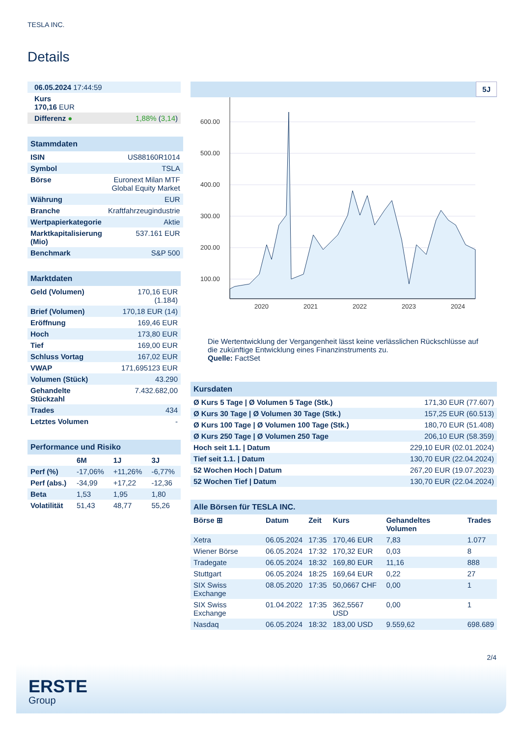TESLA INC.
Details
| 06.05.2024 17:44:59 |
| Kurs 170,16 EUR |
| Differenz ● 1,88% ( 3,14 ) |
| Stammdaten | |
| ISIN | US88160R1014 |
| Symbol | TSLA |
| Börse | Euronext Milan MTF Global Equity Market |
| Währung | EUR |
| Branche | Kraftfahrzeugindustrie |
| Wertpapierkategorie | Aktie |
| Marktkapitalisierung (Mio) | 537.161 EUR |
| Benchmark | S&P 500 |
| Marktdaten | |
| Geld (Volumen) | 170,16 EUR (1.184) |
| Brief (Volumen) | 170,18 EUR (14) |
| Eröffnung | 169,46 EUR |
| Hoch | 173,80 EUR |
| Tief | 169,00 EUR |
| Schluss Vortag | 167,02 EUR |
| VWAP | 171,695123 EUR |
| Volumen (Stück) | 43.290 |
| Gehandelte Stückzahl | 7.432.682,00 |
| Trades | 434 |
| Letztes Volumen | - |
| Performance und Risiko | | | |
| | 6M | 1J | 3J |
| Perf (%) | -17,06% | +11,26% | -6,77% |
| Perf (abs.) | -34,99 | +17,22 | -12,36 |
| Beta | 1,53 | 1,95 | 1,80 |
| Volatilität | 51,43 | 48,77 | 55,26 |
5J
600.00
500.00
400.00
300.00
200.00
100.00
2020
2021
2022
2023
2024
Die Wertentwicklung der Vergangenheit lässt keine verlässlichen Rückschlüsse auf die zukünftige Entwicklung eines Finanzinstruments zu.
Quelle: FactSet
| Kursdaten | |
| Ø Kurs 5 Tage / Ø Volumen 5 Tage (Stk.) | 171,30 EUR (77.607) |
| Ø Kurs 30 Tage / Ø Volumen 30 Tage (Stk.) | 157,25 EUR (60.513) |
| Ø Kurs 100 Tage / Ø Volumen 100 Tage (Stk.) | 180,70 EUR (51.408) |
| Ø Kurs 250 Tage / Ø Volumen 250 Tage | 206,10 EUR (58.359) |
| Hoch seit 1.1. / Datum | 229,10 EUR (02.01.2024) |
| Tief seit 1.1. / Datum | 130,70 EUR (22.04.2024) |
| 52 Wochen Hoch / Datum | 267,20 EUR (19.07.2023) |
| 52 Wochen Tief / Datum | 130,70 EUR (22.04.2024) |
| Alle Börsen für TESLA INC. | | | | | |
| Börse ⊞ | Datum | Zeit | Kurs | Gehandeltes Volumen | Trades |
| Xetra | 06.05.2024 | 17:35 | 170,46 EUR | 7,83 | 1.077 |
| Wiener Börse | 06.05.2024 | 17:32 | 170,32 EUR | 0,03 | 8 |
| Tradegate | 06.05.2024 | 18:32 | 169,80 EUR | 11,16 | 888 |
| Stuttgart | 06.05.2024 | 18:25 | 169,64 EUR | 0,22 | 27 |
| SIX Swiss Exchange | 08.05.2020 | 17:35 | 50,0667 CHF | 0,00 | 1 |
| SIX Swiss Exchange | 01.04.2022 | 17:35 | 362,5567 USD | 0,00 | 1 |
| Nasdaq | 06.05.2024 | 18:32 | 183,00 USD | 9.559,62 | 698.689 |
2/4
ERSTE
Group